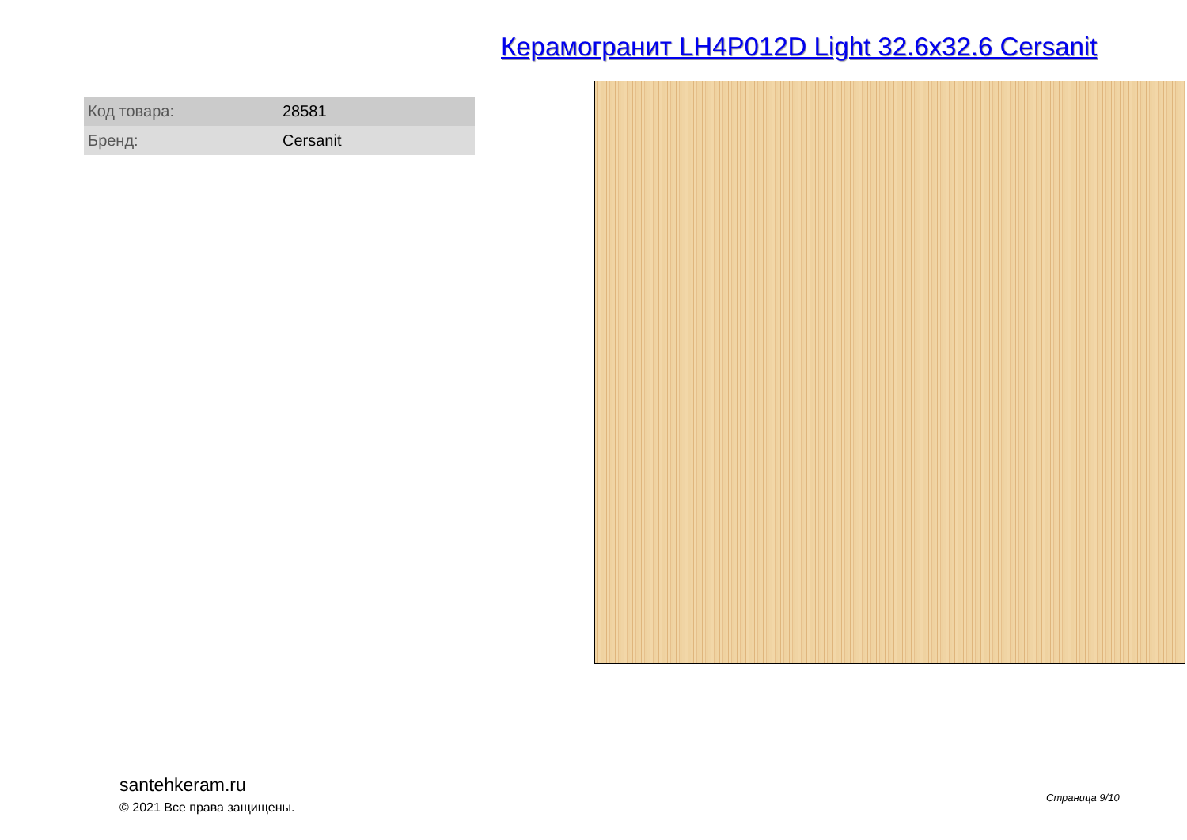Керамогранит LH4P012D Light 32.6x32.6 Cersanit
| Код товара: | 28581 |
| Бренд: | Cersanit |
santehkeram.ru
© 2021 Все права защищены.
Страница 9/10